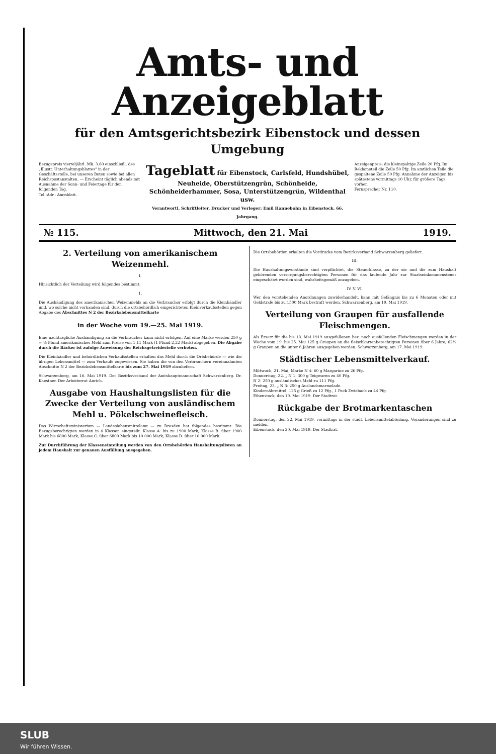Amts- und Anzeigeblatt
für den Amtsgerichtsbezirk Eibenstock und dessen Umgebung
Bezugspreis vierteljährl. Mk. 3.60 einschließl. des „Illustr. Unterhaltungsblattes" in der Geschäftsstelle, bei unseren Boten sowie bei allen Reichspostanstalten. — Erscheint täglich abends mit Ausnahme der Sonn- und Feiertage für den folgenden Tag.
Tel.-Adr.: Amtsblatt.
Tageblatt für Eibenstock, Carlsfeld, Hundshübel, Neuheide, Oberstützengrün, Schönheide, Schönheiderhammer, Sosa, Unterstützengrün, Wildenthal usw.
Verantwortl. Schriftleiter, Drucker und Verleger: Emil Hannebohn in Eibenstock. 66. Jahrgang.
Anzeigenpreis: die kleinspaltige Zeile 20 Pfg. Im Reklameteil die Zeile 50 Pfg. Im amtlichen Teile die gespaltene Zeile 50 Pfg. Annahme der Anzeigen bis spätestens vormittags 10 Uhr, für größere Tags vorher.
Fernsprecher Nr. 110.
№ 115. Mittwoch, den 21. Mai 1919.
2. Verteilung von amerikanischem Weizenmehl.
I.
Hinsichtlich der Verteilung wird folgendes bestimmt:
1.
Die Aushändigung des amerikanischen Weizenmehls an die Verbraucher erfolgt durch die Kleinhändler und, wo solche nicht vorhanden sind, durch die ortsbehördlich eingerichteten Kleinverkaufsstellen gegen Abgabe des Abschnittes N 2 der Bezirkslebensmittelkarte
in der Woche vom 19.—25. Mai 1919.
Eine nachträgliche Aushändigung an die Verbraucher kann nicht erfolgen. Auf eine Marke werden 250 g = ½ Pfund amerikanisches Mehl zum Preise von 1,11 Mark (1 Pfund 2,22 Mark) abgegeben. Die Abgabe durch die Bäcker ist zufolge Anweisung der Reichsgetreidestelle verboten.
Die Kleinhändler und behördlichen Verkaufsstellen erhalten das Mehl durch die Ortsbehörde — wie die übrigen Lebensmittel — zum Verkaufe zugewiesen. Sie haben die von den Verbrauchern vereinnahmten Abschnitte N 2 der Bezirkslebensmittelkarte bis zum 27. Mai 1919 abzuliefern.
Schwarzenberg, am 16. Mai 1919. Der Bezirksverband der Amtshauptmannschaft Schwarzenberg. Dr. Kaestner. Der Arbeiterrat Aurich.
Ausgabe von Haushaltungslisten für die Zwecke der Verteilung von ausländischem Mehl u. Pökelschweinefleisch.
Das Wirtschaftsministerium — Landeslebensmittelamt — zu Dresden hat folgendes bestimmt: Die Bezugsberechtigten werden in 4 Klassen eingeteilt. Klasse A: bis zu 1900 Mark; Klasse B: über 1900 Mark bis 6800 Mark; Klasse C: über 6800 Mark bis 10 000 Mark; Klasse D: über 10 000 Mark.
Zur Durchführung der Klasseneinteilung werden von den Ortsbehörden Haushaltungslisten an jedem Haushalt zur genauen Ausfüllung ausgegeben.
Die Ortsbehörden erhalten die Vordrucke vom Bezirksverband Schwarzenberg geliefert.
III.
Die Haushaltungsvorstände sind verpflichtet, die Steuerklasse, zu der sie und die zum Haushalt gehörenden versorgungsberechtigten Personen für das laufende Jahr zur Staatseinkommensteuer eingeschätzt worden sind, wahrheitsgemäß anzugeben.
IV. V. VI.
Wer den vorstehenden Anordnungen zuwiderhandelt, kann mit Gefängnis bis zu 6 Monaten oder mit Geldstrafe bis zu 1500 Mark bestraft werden. Schwarzenberg, am 19. Mai 1919.
Verteilung von Graupen für ausfallende Fleischmengen.
Als Ersatz für die bis 18. Mai 1919 ausgefallenen bez. noch ausfallenden Fleischmengen werden in der Woche vom 19. bis 25. Mai 125 g Graupen an die fleischkartenberechtigten Personen über 6 Jahre, 62½ g Graupen an die unter 6 Jahren ausgegeben werden. Schwarzenberg, am 17. Mai 1919.
Städtischer Lebensmittelverkauf.
Mittwoch, 21. Mai, Marke N 4: 60 g Margarine zu 26 Pfg.
Donnerstag, 22. „ N 1: 300 g Teigwaren zu 40 Pfg.
N 2: 250 g ausländisches Mehl zu 111 Pfg.
Freitag, 23. „ N 3: 250 g Auslandsmarmelade.
Kindernährmittel: 125 g Grieß zu 12 Pfg., 1 Pack Zwieback zu 44 Pfg.
Eibenstock, den 19. Mai 1919. Der Stadtrat.
Rückgabe der Brotmarkentaschen
Donnerstag, den 22. Mai 1919, vormittags in der städt. Lebensmittelabteilung. Veränderungen sind zu melden.
Eibenstock, den 20. Mai 1919. Der Stadtrat.
SLUB
Wir führen Wissen.